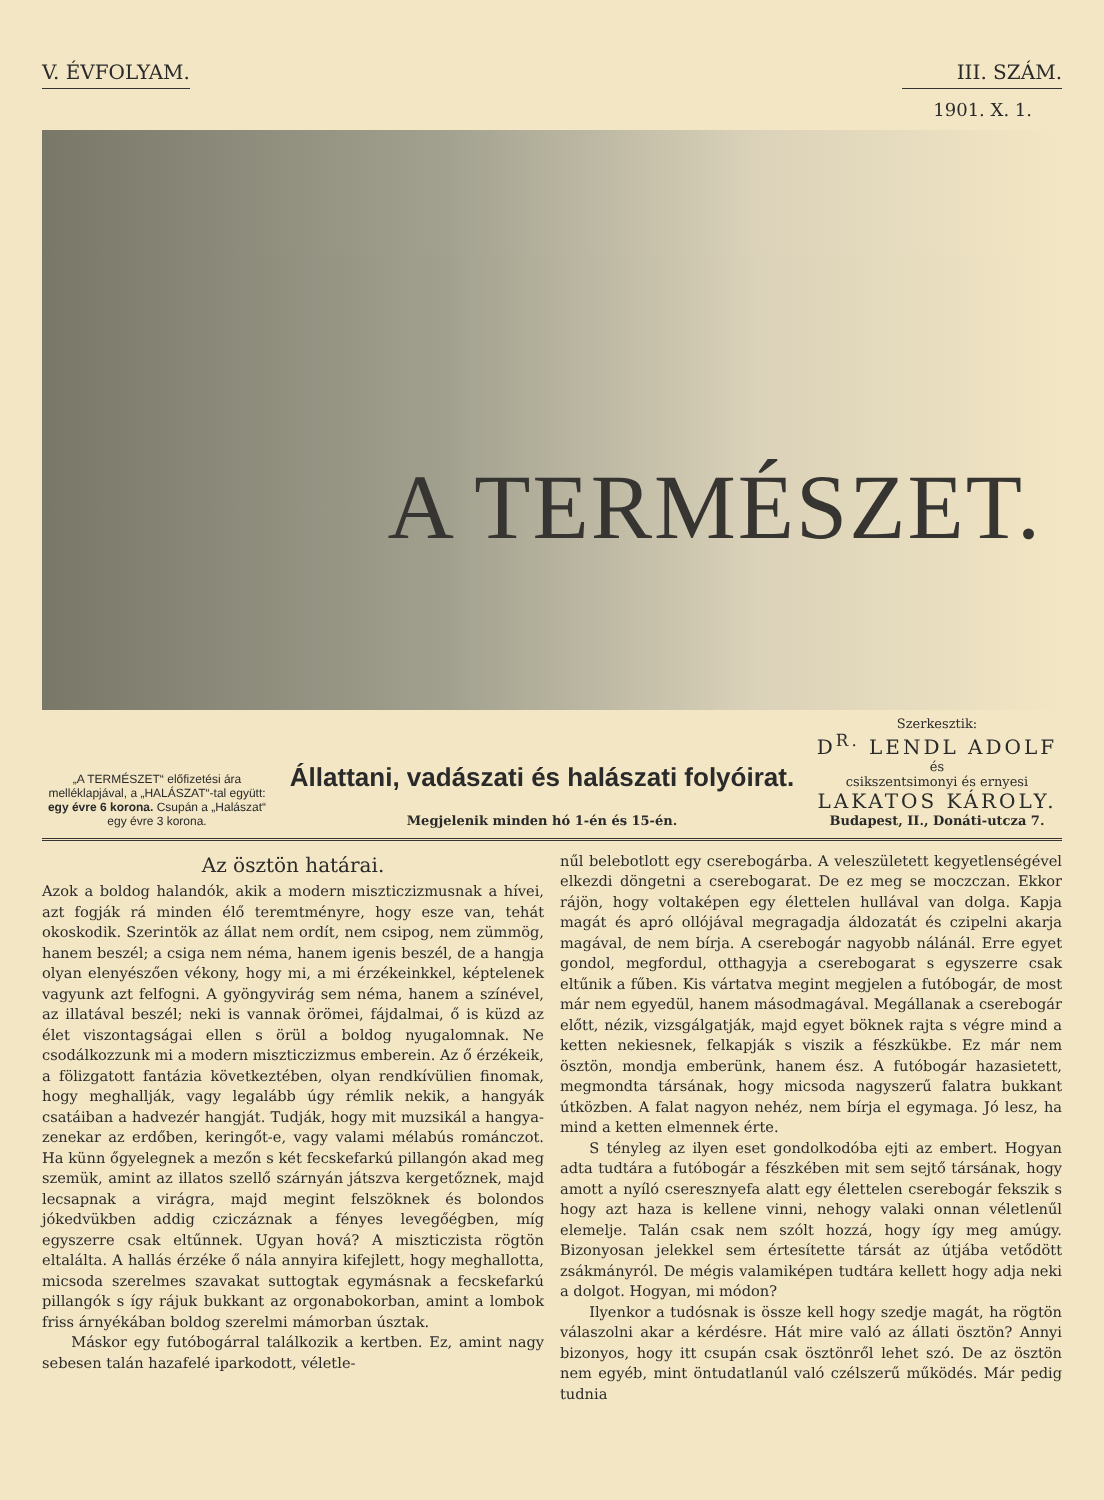V. ÉVFOLYAM. III. SZÁM.
1901. X. 1.
A TERMÉSZET.
„A TERMÉSZET“ előfizetési ára melléklapjával, a „HALÁSZAT“-tal együtt: egy évre 6 korona. Csupán a „Halászat“ egy évre 3 korona.
Állattani, vadászati és halászati folyóirat.
Megjelenik minden hó 1-én és 15-én.
Szerkesztik:
D<sup>R.</sup> LENDL ADOLF
és
csikszentsimonyi és ernyesi
LAKATOS KÁROLY.
Budapest, II., Donáti-utcza 7.
Az ösztön határai.
Azok a boldog halandók, akik a modern miszticzizmusnak a hívei, azt fogják rá minden élő teremtményre, hogy esze van, tehát okoskodik. Szerintök az állat nem ordít, nem csipog, nem zümmög, hanem beszél; a csiga nem néma, hanem igenis beszél, de a hangja olyan elenyészően vékony, hogy mi, a mi érzékeinkkel, képtelenek vagyunk azt felfogni. A gyöngyvirág sem néma, hanem a színével, az illatával beszél; neki is vannak örömei, fájdalmai, ő is küzd az élet viszontagságai ellen s örül a boldog nyugalomnak. Ne csodálkozzunk mi a modern miszticzizmus emberein. Az ő érzékeik, a fölizgatott fantázia következtében, olyan rendkívülien finomak, hogy meghallják, vagy legalább úgy rémlik nekik, a hangyák csatáiban a hadvezér hangját. Tudják, hogy mit muzsikál a hangya-zenekar az erdőben, keringőt-e, vagy valami mélabús románczot. Ha künn őgyelegnek a mezőn s két fecskefarkú pillangón akad meg szemük, amint az illatos szellő szárnyán játszva kergetőznek, majd lecsapnak a virágra, majd megint felszöknek és bolondos jókedvükben addig cziczáznak a fényes levegőégben, míg egyszerre csak eltűnnek. Ugyan hová? A miszticzista rögtön eltalálta. A hallás érzéke ő nála annyira kifejlett, hogy meghallotta, micsoda szerelmes szavakat suttogtak egymásnak a fecskefarkú pillangók s így rájuk bukkant az orgonabokorban, amint a lombok friss árnyékában boldog szerelmi mámorban úsztak.
Máskor egy futóbogárral találkozik a kertben. Ez, amint nagy sebesen talán hazafelé iparkodott, véletle-
nűl belebotlott egy cserebogárba. A veleszületett kegyetlenségével elkezdi döngetni a cserebogarat. De ez meg se moczczan. Ekkor rájön, hogy voltaképen egy élettelen hullával van dolga. Kapja magát és apró ollójával megragadja áldozatát és czipelni akarja magával, de nem bírja. A cserebogár nagyobb nálánál. Erre egyet gondol, megfordul, otthagyja a cserebogarat s egyszerre csak eltűnik a fűben. Kis vártatva megint megjelen a futóbogár, de most már nem egyedül, hanem másodmagával. Megállanak a cserebogár előtt, nézik, vizsgálgatják, majd egyet böknek rajta s végre mind a ketten nekiesnek, felkapják s viszik a fészkükbe. Ez már nem ösztön, mondja emberünk, hanem ész. A futóbogár hazasietett, megmondta társának, hogy micsoda nagyszerű falatra bukkant útközben. A falat nagyon nehéz, nem bírja el egymaga. Jó lesz, ha mind a ketten elmennek érte.
S tényleg az ilyen eset gondolkodóba ejti az embert. Hogyan adta tudtára a futóbogár a fészkében mit sem sejtő társának, hogy amott a nyíló cseresznyefa alatt egy élettelen cserebogár fekszik s hogy azt haza is kellene vinni, nehogy valaki onnan véletlenűl elemelje. Talán csak nem szólt hozzá, hogy így meg amúgy. Bizonyosan jelekkel sem értesítette társát az útjába vetődött zsákmányról. De mégis valamiképen tudtára kellett hogy adja neki a dolgot. Hogyan, mi módon?
Ilyenkor a tudósnak is össze kell hogy szedje magát, ha rögtön válaszolni akar a kérdésre. Hát mire való az állati ösztön? Annyi bizonyos, hogy itt csupán csak ösztönről lehet szó. De az ösztön nem egyéb, mint öntudatlanúl való czélszerű működés. Már pedig tudnia